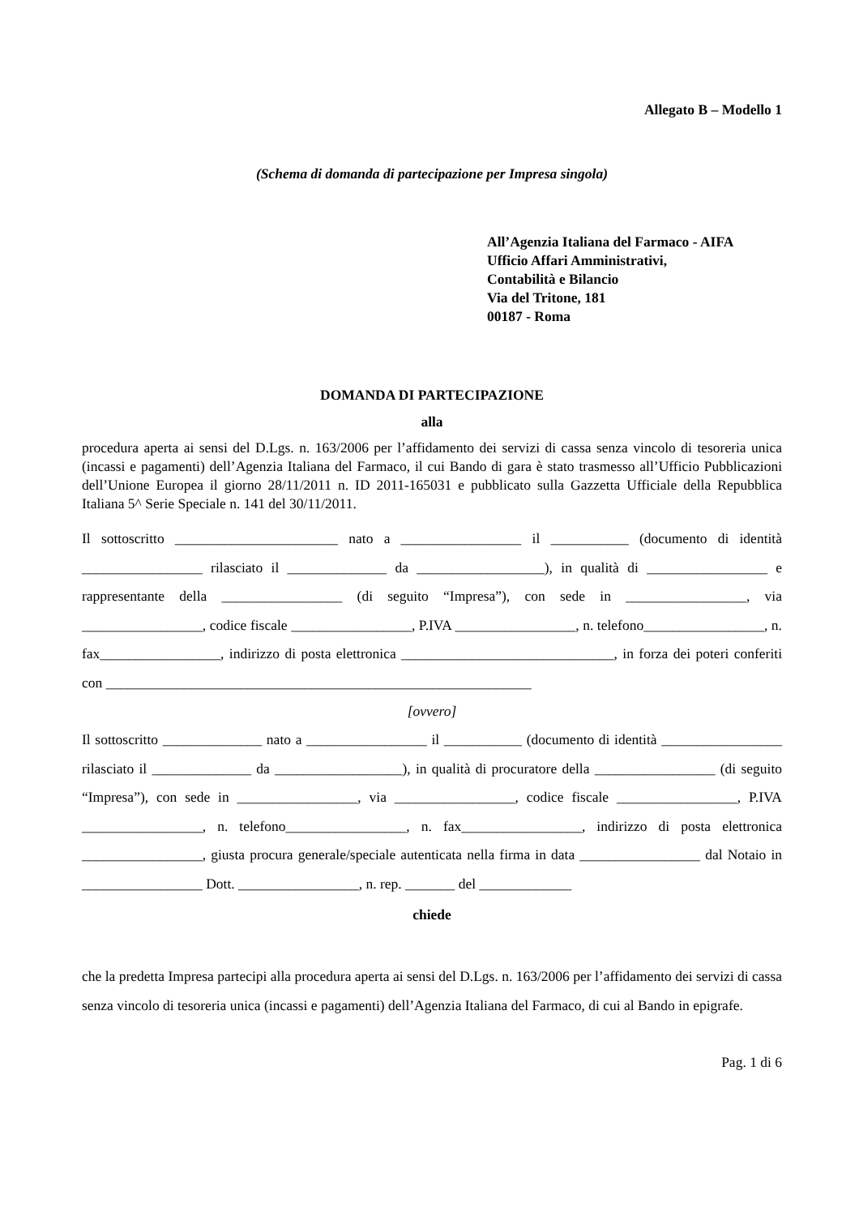Allegato B – Modello 1
(Schema di domanda di partecipazione per Impresa singola)
All’Agenzia Italiana del Farmaco - AIFA
Ufficio Affari Amministrativi,
Contabilità e Bilancio
Via del Tritone, 181
00187 - Roma
DOMANDA DI PARTECIPAZIONE
alla
procedura aperta ai sensi del D.Lgs. n. 163/2006 per l’affidamento dei servizi di cassa senza vincolo di tesoreria unica (incassi e pagamenti) dell’Agenzia Italiana del Farmaco, il cui Bando di gara è stato trasmesso all’Ufficio Pubblicazioni dell’Unione Europea il giorno 28/11/2011 n. ID 2011-165031 e pubblicato sulla Gazzetta Ufficiale della Repubblica Italiana 5^ Serie Speciale n. 141 del 30/11/2011.
Il sottoscritto _______________________ nato a _________________ il ___________ (documento di identità _________________ rilasciato il ______________ da __________________), in qualità di _________________ e rappresentante della _________________ (di seguito “Impresa”), con sede in _________________, via _________________, codice fiscale _________________, P.IVA _________________, n. telefono_________________, n. fax_________________, indirizzo di posta elettronica ______________________________, in forza dei poteri conferiti con ____________________________________________________________
[ovvero]
Il sottoscritto ______________ nato a _________________ il ___________ (documento di identità _________________ rilasciato il ______________ da __________________), in qualità di procuratore della _________________ (di seguito “Impresa”), con sede in _________________, via _________________, codice fiscale _________________, P.IVA _________________, n. telefono_________________, n. fax_________________, indirizzo di posta elettronica _________________, giusta procura generale/speciale autenticata nella firma in data _________________ dal Notaio in _________________ Dott. _________________, n. rep. _______ del _____________
chiede
che la predetta Impresa partecipi alla procedura aperta ai sensi del D.Lgs. n. 163/2006 per l’affidamento dei servizi di cassa senza vincolo di tesoreria unica (incassi e pagamenti) dell’Agenzia Italiana del Farmaco, di cui al Bando in epigrafe.
Pag. 1 di 6